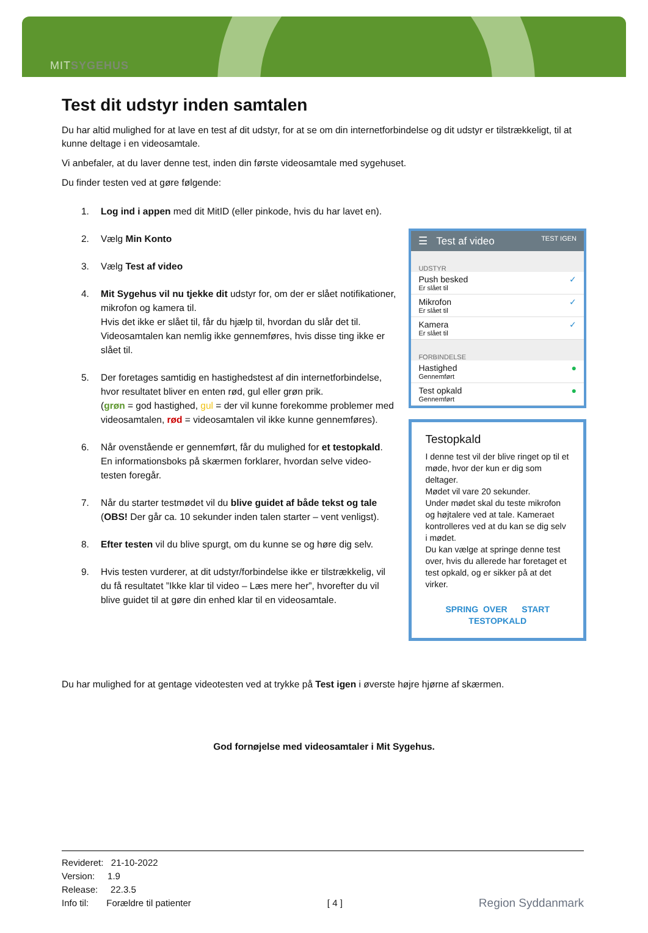MITSYGEHUS
Test dit udstyr inden samtalen
Du har altid mulighed for at lave en test af dit udstyr, for at se om din internetforbindelse og dit udstyr er tilstrækkeligt, til at kunne deltage i en videosamtale.
Vi anbefaler, at du laver denne test, inden din første videosamtale med sygehuset.
Du finder testen ved at gøre følgende:
1. Log ind i appen med dit MitID (eller pinkode, hvis du har lavet en).
2. Vælg Min Konto
3. Vælg Test af video
4. Mit Sygehus vil nu tjekke dit udstyr for, om der er slået notifikationer, mikrofon og kamera til.
Hvis det ikke er slået til, får du hjælp til, hvordan du slår det til. Videosamtalen kan nemlig ikke gennemføres, hvis disse ting ikke er slået til.
5. Der foretages samtidig en hastighedstest af din internetforbindelse, hvor resultatet bliver en enten rød, gul eller grøn prik.
(grøn = god hastighed, gul = der vil kunne forekomme problemer med videosamtalen, rød = videosamtalen vil ikke kunne gennemføres).
6. Når ovenstående er gennemført, får du mulighed for et testopkald. En informationsboks på skærmen forklarer, hvordan selve video-testen foregår.
7. Når du starter testmødet vil du blive guidet af både tekst og tale (OBS! Der går ca. 10 sekunder inden talen starter – vent venligst).
8. Efter testen vil du blive spurgt, om du kunne se og høre dig selv.
9. Hvis testen vurderer, at dit udstyr/forbindelse ikke er tilstrækkelig, vil du få resultatet ”Ikke klar til video – Læs mere her”, hvorefter du vil blive guidet til at gøre din enhed klar til en videosamtale.
☰ Test af video TEST IGEN
UDSTYR
Push besked
Er slået til
✓
Mikrofon
Er slået til
✓
Kamera
Er slået til
✓
FORBINDELSE
Hastighed
Gennemført
●
Test opkald
Gennemført
●
Testopkald
I denne test vil der blive ringet op til et møde, hvor der kun er dig som deltager.
Mødet vil vare 20 sekunder.
Under mødet skal du teste mikrofon og højtalere ved at tale. Kameraet kontrolleres ved at du kan se dig selv i mødet.
Du kan vælge at springe denne test over, hvis du allerede har foretaget et test opkald, og er sikker på at det virker.
SPRING OVER START TESTOPKALD
Du har mulighed for at gentage videotesten ved at trykke på Test igen i øverste højre hjørne af skærmen.
God fornøjelse med videosamtaler i Mit Sygehus.
Revideret: 21-10-2022
Version: 1.9
Release: 22.3.5
Info til: Forældre til patienter
[ 4 ]
Region Syddanmark